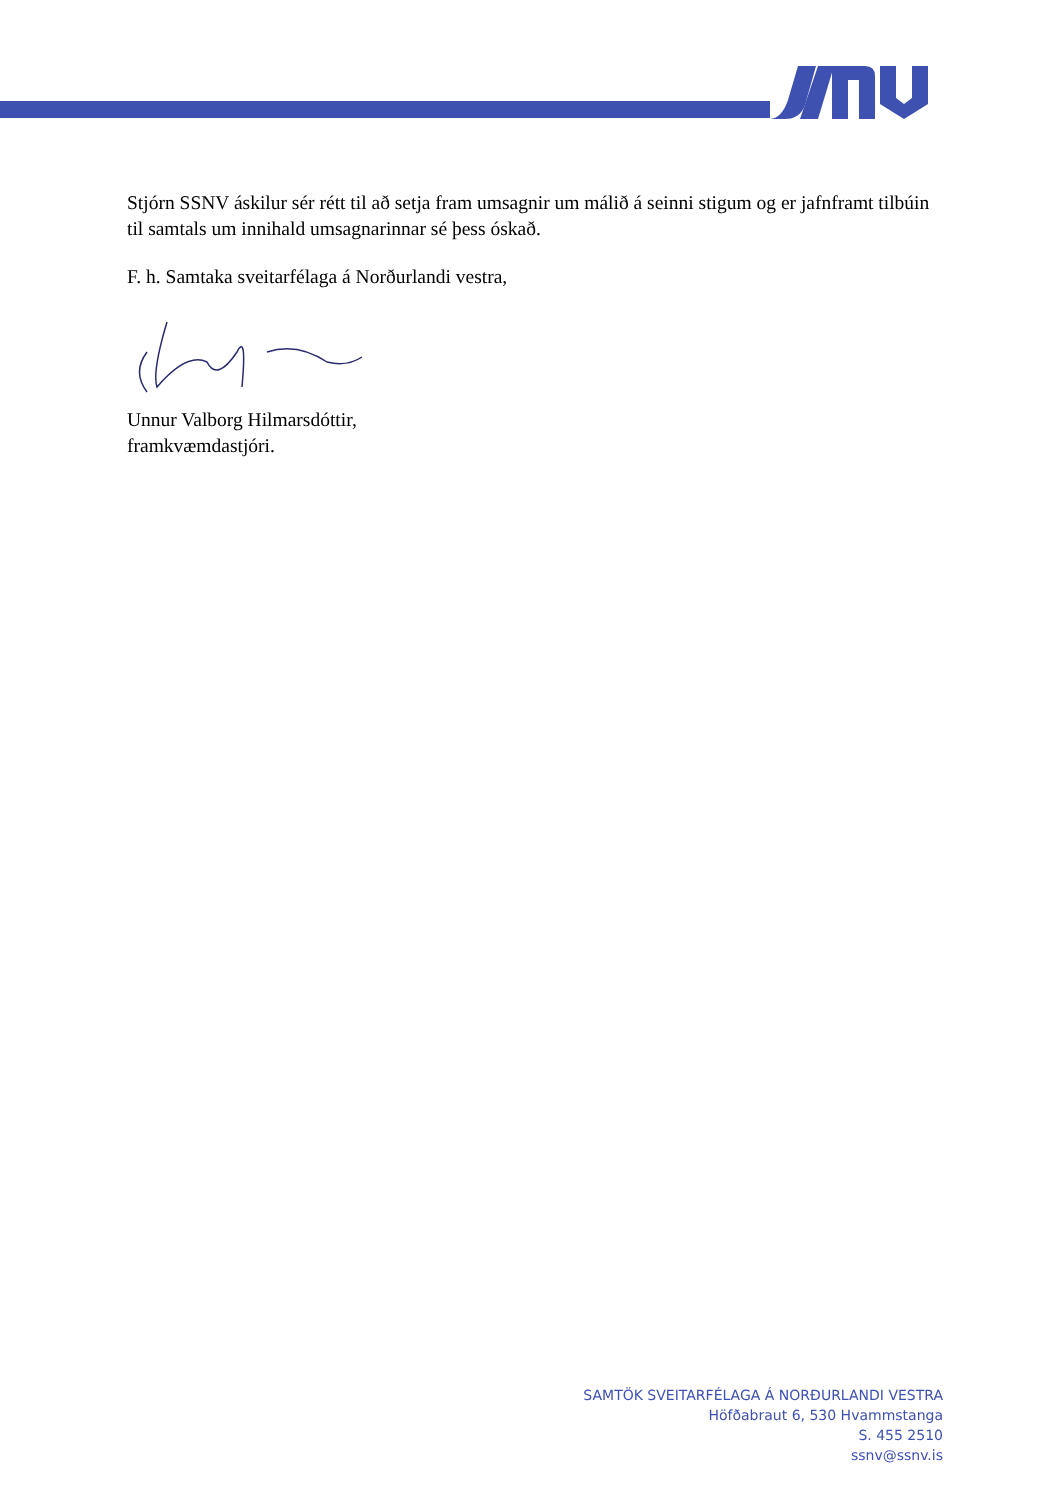Stjórn SSNV áskilur sér rétt til að setja fram umsagnir um málið á seinni stigum og er jafnframt tilbúin til samtals um innihald umsagnarinnar sé þess óskað.
F. h. Samtaka sveitarfélaga á Norðurlandi vestra,
Unnur Valborg Hilmarsdóttir,
framkvæmdastjóri.
SAMTÖK SVEITARFÉLAGA Á NORÐURLANDI VESTRA
Höfðabraut 6, 530 Hvammstanga
S. 455 2510
ssnv@ssnv.is